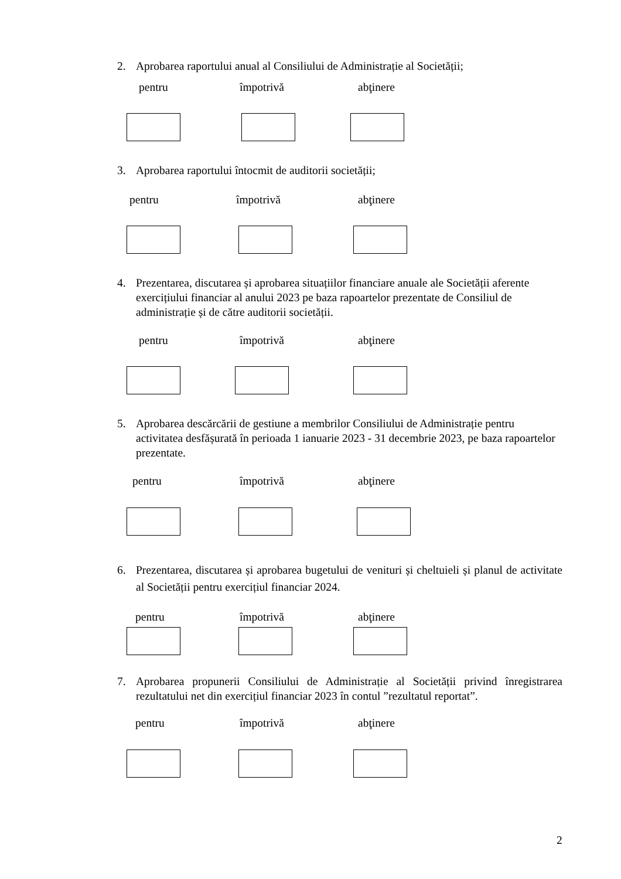2. Aprobarea raportului anual al Consiliului de Administrație al Societății;
pentru împotrivă abţinere
3. Aprobarea raportului întocmit de auditorii societății;
pentru împotrivă abţinere
4. Prezentarea, discutarea și aprobarea situațiilor financiare anuale ale Societății aferente exercițiului financiar al anului 2023 pe baza rapoartelor prezentate de Consiliul de administrație și de către auditorii societății.
pentru împotrivă abţinere
5. Aprobarea descărcării de gestiune a membrilor Consiliului de Administrație pentru activitatea desfășurată în perioada 1 ianuarie 2023 - 31 decembrie 2023, pe baza rapoartelor prezentate.
pentru împotrivă abţinere
6. Prezentarea, discutarea și aprobarea bugetului de venituri și cheltuieli și planul de activitate al Societății pentru exercițiul financiar 2024.
pentru împotrivă abţinere
7. Aprobarea propunerii Consiliului de Administrație al Societății privind înregistrarea rezultatului net din exercițiul financiar 2023 în contul ”rezultatul reportat”.
pentru împotrivă abţinere
2